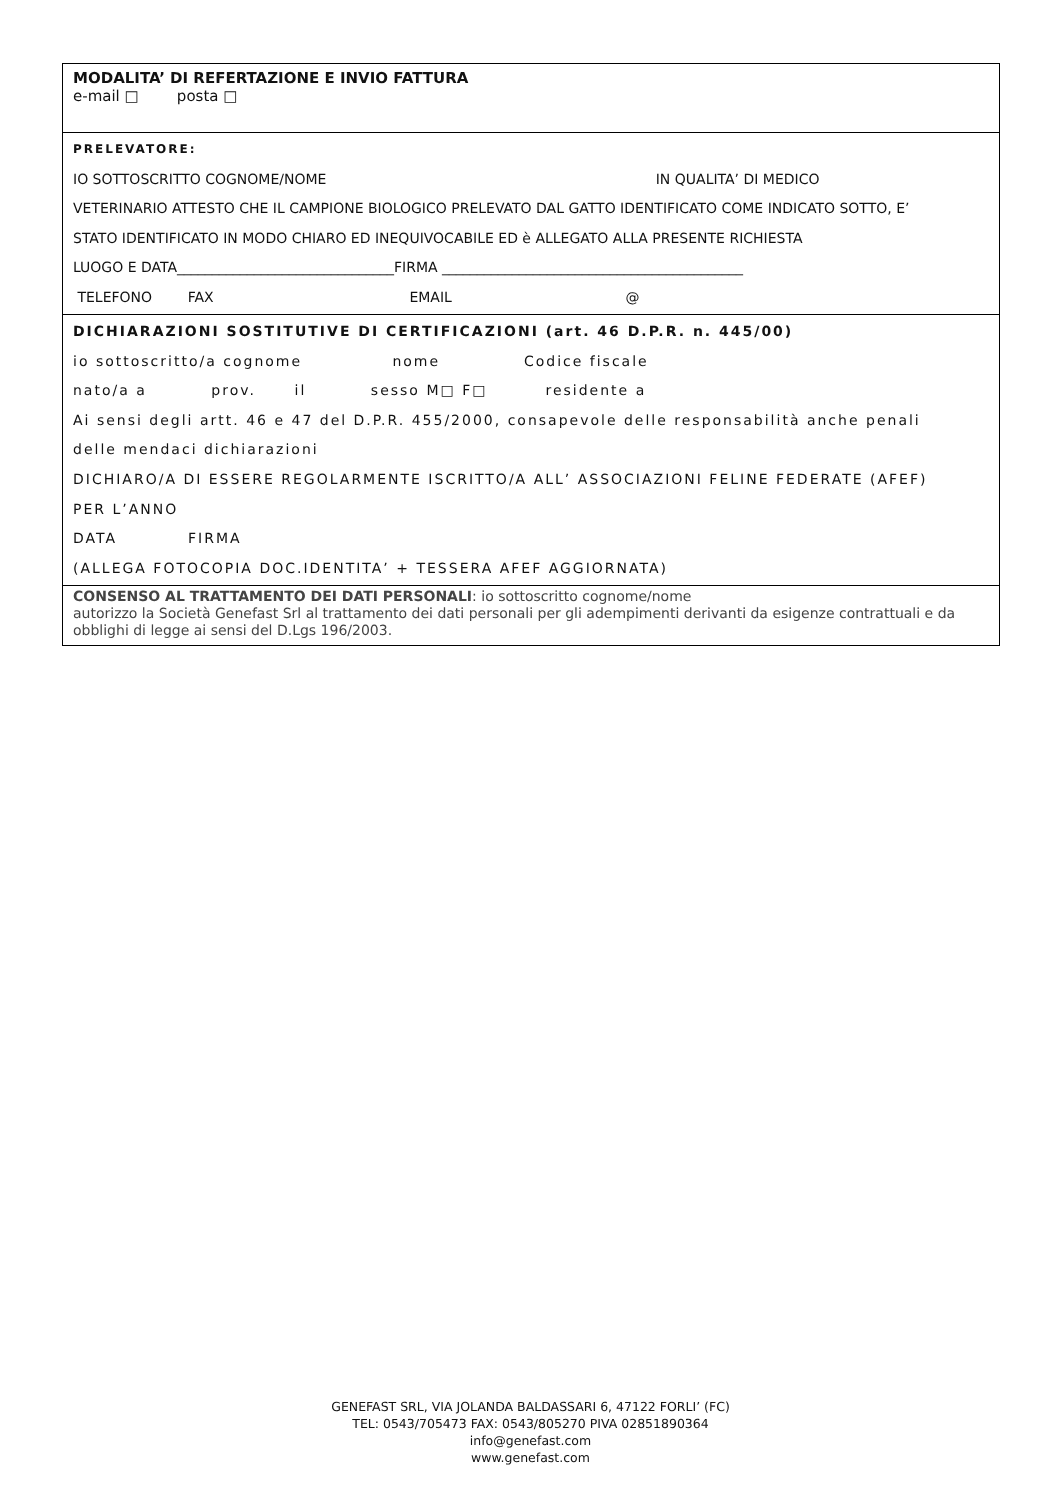MODALITA’ DI REFERTAZIONE E INVIO FATTURA
e-mail □ posta □
PRELEVATORE:
IO SOTTOSCRITTO COGNOME/NOME IN QUALITA’ DI MEDICO
VETERINARIO ATTESTO CHE IL CAMPIONE BIOLOGICO PRELEVATO DAL GATTO IDENTIFICATO COME INDICATO SOTTO, E’
STATO IDENTIFICATO IN MODO CHIARO ED INEQUIVOCABILE ED è ALLEGATO ALLA PRESENTE RICHIESTA
LUOGO E DATA_______________________________FIRMA ___________________________________________
TELEFONO FAX EMAIL @
DICHIARAZIONI SOSTITUTIVE DI CERTIFICAZIONI (art. 46 D.P.R. n. 445/00)
io sottoscritto/a cognome nome Codice fiscale
nato/a a prov. il sesso M□ F□ residente a
Ai sensi degli artt. 46 e 47 del D.P.R. 455/2000, consapevole delle responsabilità anche penali
delle mendaci dichiarazioni
DICHIARO/A DI ESSERE REGOLARMENTE ISCRITTO/A ALL’ ASSOCIAZIONI FELINE FEDERATE (AFEF)
PER L’ANNO
DATA FIRMA
(ALLEGA FOTOCOPIA DOC.IDENTITA’ + TESSERA AFEF AGGIORNATA)
CONSENSO AL TRATTAMENTO DEI DATI PERSONALI: io sottoscritto cognome/nome
autorizzo la Società Genefast Srl al trattamento dei dati personali per gli adempimenti derivanti da esigenze contrattuali e da obblighi di legge ai sensi del D.Lgs 196/2003.
GENEFAST SRL, VIA JOLANDA BALDASSARI 6, 47122 FORLI’ (FC)
TEL: 0543/705473 FAX: 0543/805270 PIVA 02851890364
info@genefast.com
www.genefast.com